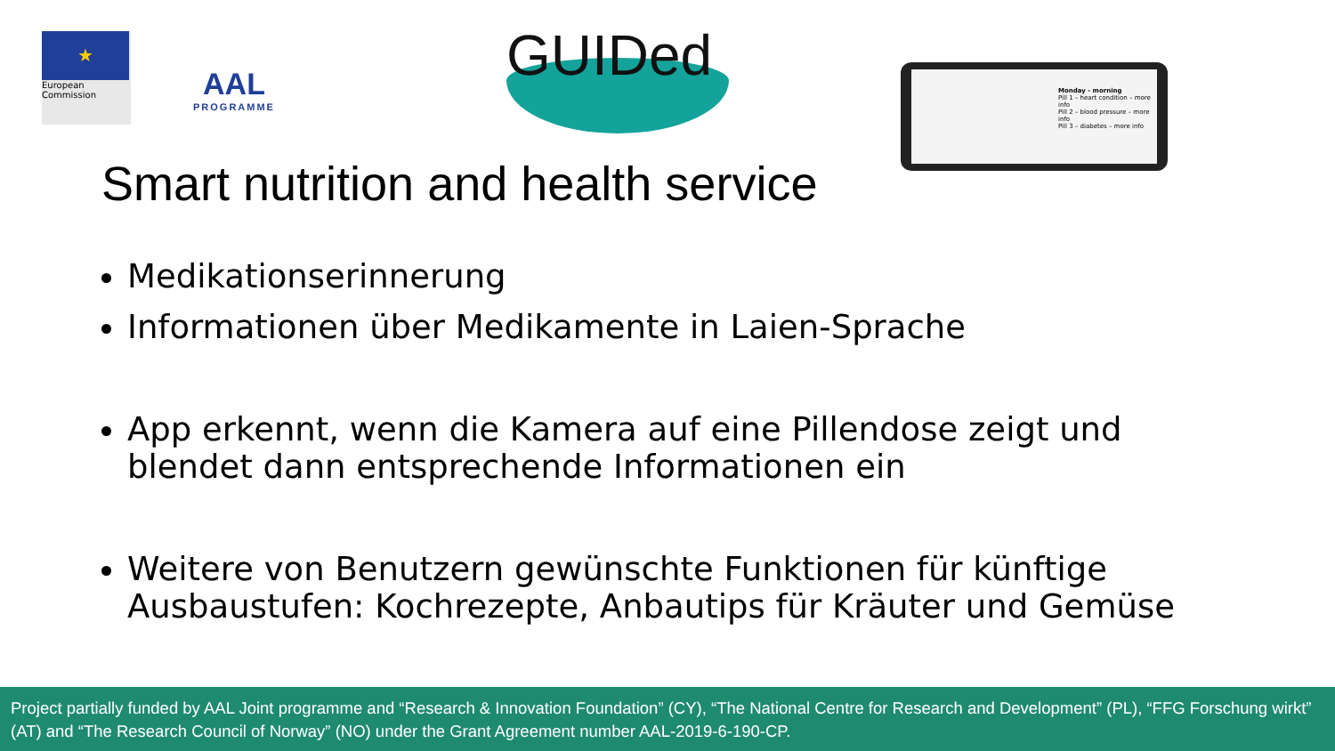★
European Commission
AAL
PROGRAMME
GUIDed
Monday - morning
Pill 1 – heart condition – more info
Pill 2 – blood pressure – more info
Pill 3 – diabetes – more info
Smart nutrition and health service
Medikationserinnerung
Informationen über Medikamente in Laien-Sprache
App erkennt, wenn die Kamera auf eine Pillendose zeigt und blendet dann entsprechende Informationen ein
Weitere von Benutzern gewünschte Funktionen für künftige Ausbaustufen: Kochrezepte, Anbautips für Kräuter und Gemüse
Project partially funded by AAL Joint programme and “Research & Innovation Foundation” (CY), “The National Centre for Research and Development” (PL), “FFG Forschung wirkt” (AT) and “The Research Council of Norway” (NO) under the Grant Agreement number AAL-2019-6-190-CP.